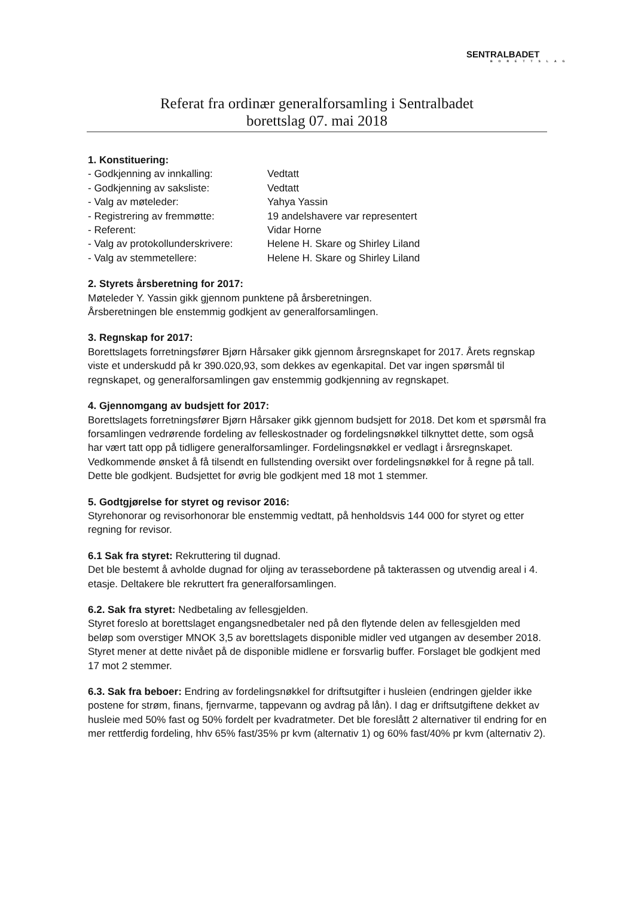SENTRALBADET
BORETTSLAG
Referat fra ordinær generalforsamling i Sentralbadet
borettslag 07. mai 2018
1. Konstituering:
- Godkjenning av innkalling: Vedtatt
- Godkjenning av saksliste: Vedtatt
- Valg av møteleder: Yahya Yassin
- Registrering av fremmøtte: 19 andelshavere var representert
- Referent: Vidar Horne
- Valg av protokollunderskrivere: Helene H. Skare og Shirley Liland
- Valg av stemmetellere: Helene H. Skare og Shirley Liland
2. Styrets årsberetning for 2017:
Møteleder Y. Yassin gikk gjennom punktene på årsberetningen.
Årsberetningen ble enstemmig godkjent av generalforsamlingen.
3. Regnskap for 2017:
Borettslagets forretningsfører Bjørn Hårsaker gikk gjennom årsregnskapet for 2017. Årets regnskap viste et underskudd på kr 390.020,93, som dekkes av egenkapital. Det var ingen spørsmål til regnskapet, og generalforsamlingen gav enstemmig godkjenning av regnskapet.
4. Gjennomgang av budsjett for 2017:
Borettslagets forretningsfører Bjørn Hårsaker gikk gjennom budsjett for 2018. Det kom et spørsmål fra forsamlingen vedrørende fordeling av felleskostnader og fordelingsnøkkel tilknyttet dette, som også har vært tatt opp på tidligere generalforsamlinger. Fordelingsnøkkel er vedlagt i årsregnskapet. Vedkommende ønsket å få tilsendt en fullstending oversikt over fordelingsnøkkel for å regne på tall. Dette ble godkjent. Budsjettet for øvrig ble godkjent med 18 mot 1 stemmer.
5. Godtgjørelse for styret og revisor 2016:
Styrehonorar og revisorhonorar ble enstemmig vedtatt, på henholdsvis 144 000 for styret og etter regning for revisor.
6.1 Sak fra styret: Rekruttering til dugnad.
Det ble bestemt å avholde dugnad for oljing av terassebordene på takterassen og utvendig areal i 4. etasje. Deltakere ble rekruttert fra generalforsamlingen.
6.2. Sak fra styret: Nedbetaling av fellesgjelden.
Styret foreslo at borettslaget engangsnedbetaler ned på den flytende delen av fellesgjelden med beløp som overstiger MNOK 3,5 av borettslagets disponible midler ved utgangen av desember 2018. Styret mener at dette nivået på de disponible midlene er forsvarlig buffer. Forslaget ble godkjent med 17 mot 2 stemmer.
6.3. Sak fra beboer: Endring av fordelingsnøkkel for driftsutgifter i husleien (endringen gjelder ikke postene for strøm, finans, fjernvarme, tappevann og avdrag på lån). I dag er driftsutgiftene dekket av husleie med 50% fast og 50% fordelt per kvadratmeter. Det ble foreslått 2 alternativer til endring for en mer rettferdig fordeling, hhv 65% fast/35% pr kvm (alternativ 1) og 60% fast/40% pr kvm (alternativ 2).